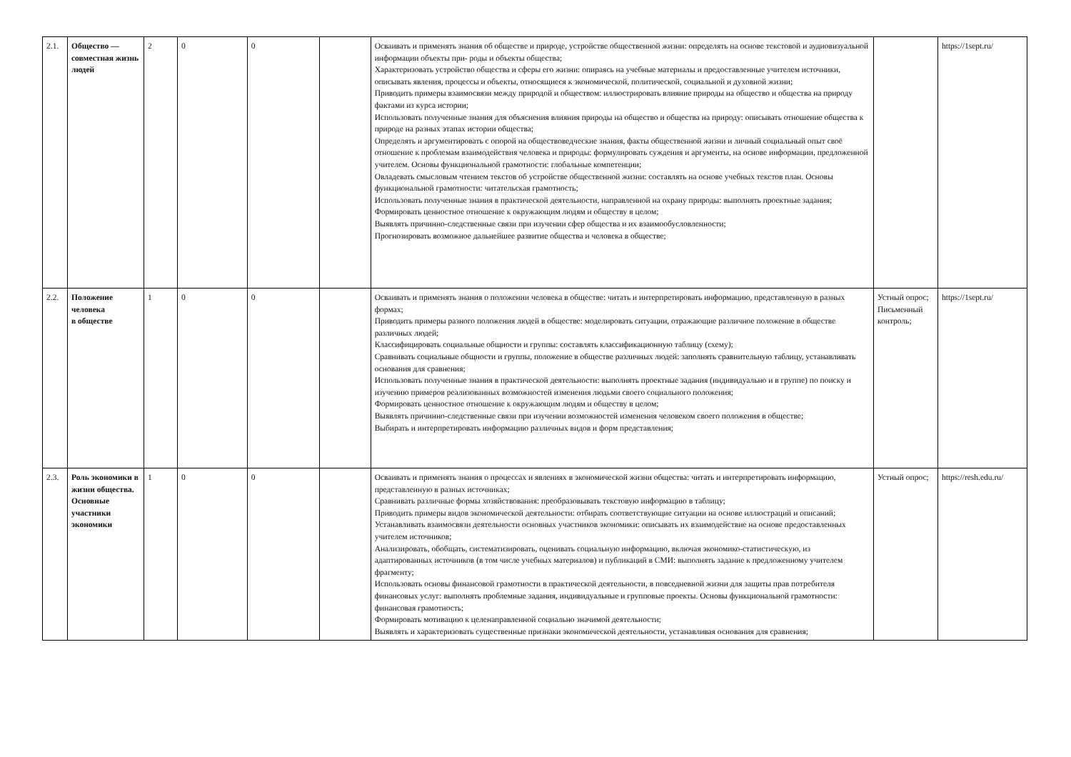| 2.1. | Общество — совместная жизнь людей | 2 | 0 | 0 | | Осваивать и применять знания об обществе и природе, устройстве общественной жизни: определять на основе текстовой и аудиовизуальной информации объекты при- роды и объекты общества; Характеризовать устройство общества и сферы его жизни: опираясь на учебные материалы и предоставленные учителем источники, описывать явления, процессы и объекты, относящиеся к экономической, политической, социальной и духовной жизни; Приводить примеры взаимосвязи между природой и обществом: иллюстрировать влияние природы на общество и общества на природу фактами из курса истории; Использовать полученные знания для объяснения влияния природы на общество и общества на природу: описывать отношение общества к природе на разных этапах истории общества; Определять и аргументировать с опорой на обществоведческие знания, факты общественной жизни и личный социальный опыт своё отношение к проблемам взаимодействия человека и природы: формулировать суждения и аргументы, на основе информации, предложенной учителем. Основы функциональной грамотности: глобальные компетенции; Овладевать смысловым чтением текстов об устройстве общественной жизни: составлять на основе учебных текстов план. Основы функциональной грамотности: читательская грамотность; Использовать полученные знания в практической деятельности, направленной на охрану природы: выполнять проектные задания; Формировать ценностное отношение к окружающим людям и обществу в целом; Выявлять причинно-следственные связи при изучении сфер общества и их взаимообусловленности; Прогнозировать возможное дальнейшее развитие общества и человека в обществе; | | https://1sept.ru/ |
| 2.2. | Положение человека в обществе | 1 | 0 | 0 | | Осваивать и применять знания о положении человека в обществе: читать и интерпретировать информацию, представленную в разных формах; Приводить примеры разного положения людей в обществе: моделировать ситуации, отражающие различное положение в обществе различных людей; Классифицировать социальные общности и группы: составлять классификационную таблицу (схему); Сравнивать социальные общности и группы, положение в обществе различных людей: заполнять сравнительную таблицу, устанавливать основания для сравнения; Использовать полученные знания в практической деятельности: выполнять проектные задания (индивидуально и в группе) по поиску и изучению примеров реализованных возможностей изменения людьми своего социального положения; Формировать ценностное отношение к окружающим людям и обществу в целом; Выявлять причинно-следственные связи при изучении возможностей изменения человеком своего положения в обществе; Выбирать и интерпретировать информацию различных видов и форм представления; | Устный опрос; Письменный контроль; | https://1sept.ru/ |
| 2.3. | Роль экономики в жизни общества. Основные участники экономики | 1 | 0 | 0 | | Осваивать и применять знания о процессах и явлениях в экономической жизни общества: читать и интерпретировать информацию, представленную в разных источниках; Сравнивать различные формы хозяйствования: преобразовывать текстовую информацию в таблицу; Приводить примеры видов экономической деятельности: отбирать соответствующие ситуации на основе иллюстраций и описаний; Устанавливать взаимосвязи деятельности основных участников экономики: описывать их взаимодействие на основе предоставленных учителем источников; Анализировать, обобщать, систематизировать, оценивать социальную информацию, включая экономико-статистическую, из адаптированных источников (в том числе учебных материалов) и публикаций в СМИ: выполнять задание к предложенному учителем фрагменту; Использовать основы финансовой грамотности в практической деятельности, в повседневной жизни для защиты прав потребителя финансовых услуг: выполнять проблемные задания, индивидуальные и групповые проекты. Основы функциональной грамотности: финансовая грамотность; Формировать мотивацию к целенаправленной социально значимой деятельности; Выявлять и характеризовать существенные признаки экономической деятельности, устанавливая основания для сравнения; | Устный опрос; | https://resh.edu.ru/ |